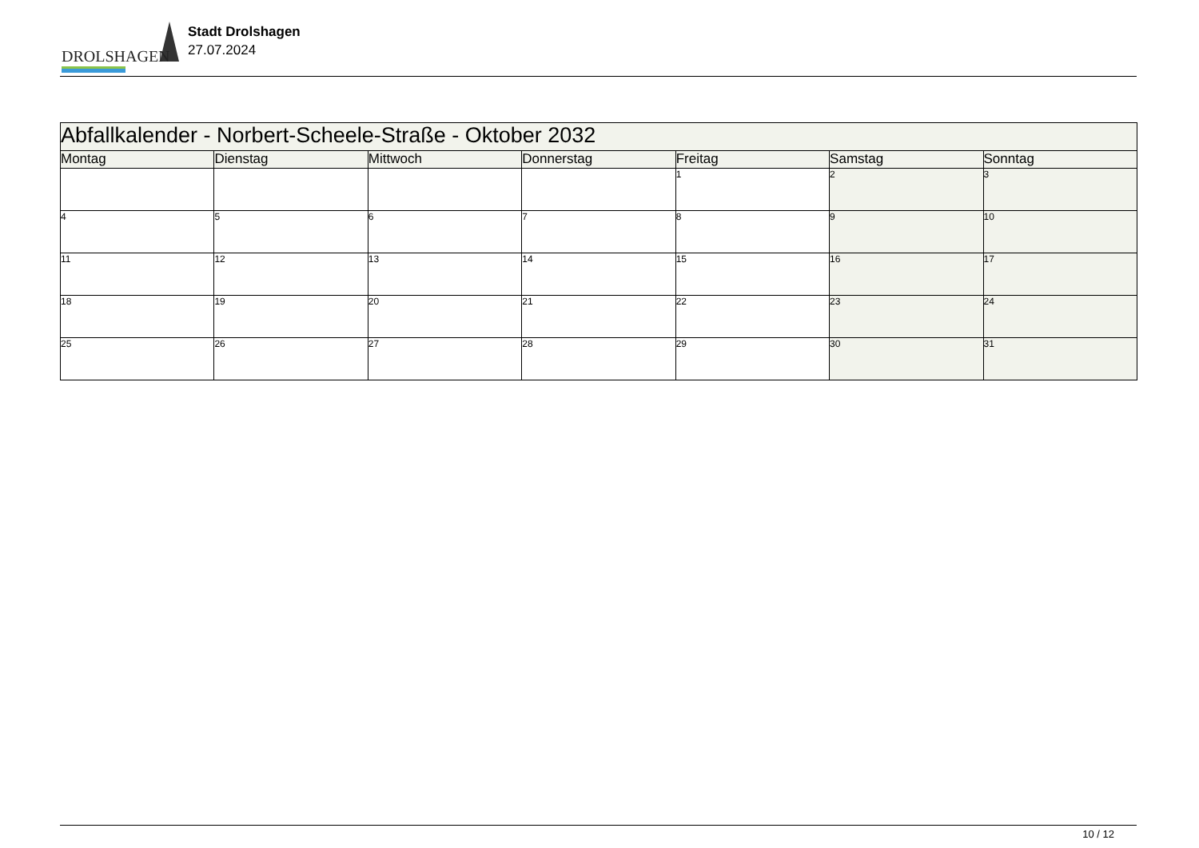DROLSHAGEN
Stadt Drolshagen
27.07.2024
| Abfallkalender - Norbert-Scheele-Straße - Oktober 2032 | | | | | | |
| Montag | Dienstag | Mittwoch | Donnerstag | Freitag | Samstag | Sonntag |
| | | | | 1 | 2 | 3 |
| 4 | 5 | 6 | 7 | 8 | 9 | 10 |
| 11 | 12 | 13 | 14 | 15 | 16 | 17 |
| 18 | 19 | 20 | 21 | 22 | 23 | 24 |
| 25 | 26 | 27 | 28 | 29 | 30 | 31 |
10 / 12